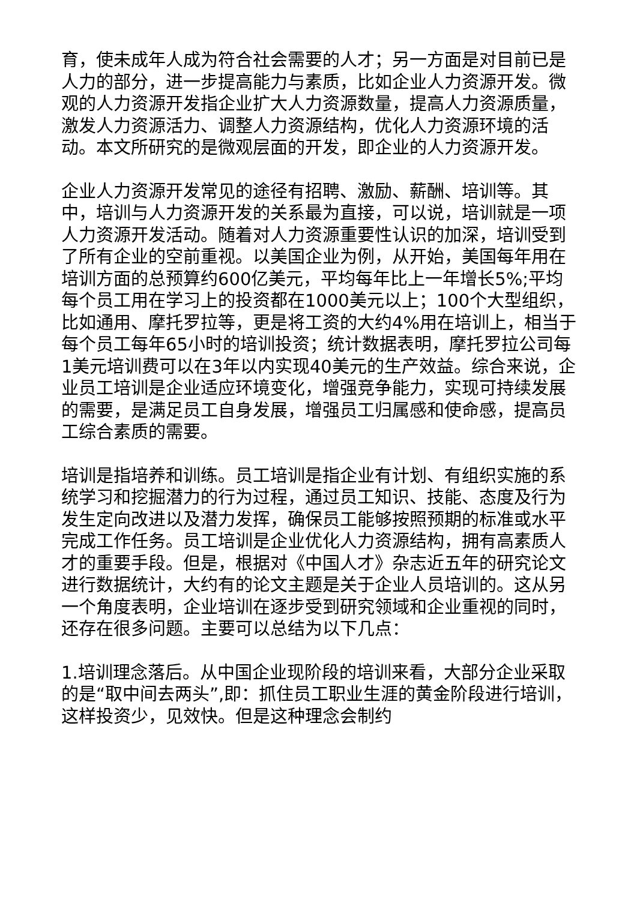育，使未成年人成为符合社会需要的人才；另一方面是对目前已是人力的部分，进一步提高能力与素质，比如企业人力资源开发。微观的人力资源开发指企业扩大人力资源数量，提高人力资源质量，激发人力资源活力、调整人力资源结构，优化人力资源环境的活动。本文所研究的是微观层面的开发，即企业的人力资源开发。
企业人力资源开发常见的途径有招聘、激励、薪酬、培训等。其中，培训与人力资源开发的关系最为直接，可以说，培训就是一项人力资源开发活动。随着对人力资源重要性认识的加深，培训受到了所有企业的空前重视。以美国企业为例，从开始，美国每年用在培训方面的总预算约600亿美元，平均每年比上一年增长5%;平均每个员工用在学习上的投资都在1000美元以上；100个大型组织，比如通用、摩托罗拉等，更是将工资的大约4%用在培训上，相当于每个员工每年65小时的培训投资；统计数据表明，摩托罗拉公司每1美元培训费可以在3年以内实现40美元的生产效益。综合来说，企业员工培训是企业适应环境变化，增强竞争能力，实现可持续发展的需要，是满足员工自身发展，增强员工归属感和使命感，提高员工综合素质的需要。
培训是指培养和训练。员工培训是指企业有计划、有组织实施的系统学习和挖掘潜力的行为过程，通过员工知识、技能、态度及行为发生定向改进以及潜力发挥，确保员工能够按照预期的标准或水平完成工作任务。员工培训是企业优化人力资源结构，拥有高素质人才的重要手段。但是，根据对《中国人才》杂志近五年的研究论文进行数据统计，大约有的论文主题是关于企业人员培训的。这从另一个角度表明，企业培训在逐步受到研究领域和企业重视的同时，还存在很多问题。主要可以总结为以下几点：
1.培训理念落后。从中国企业现阶段的培训来看，大部分企业采取的是“取中间去两头”,即：抓住员工职业生涯的黄金阶段进行培训，这样投资少，见效快。但是这种理念会制约